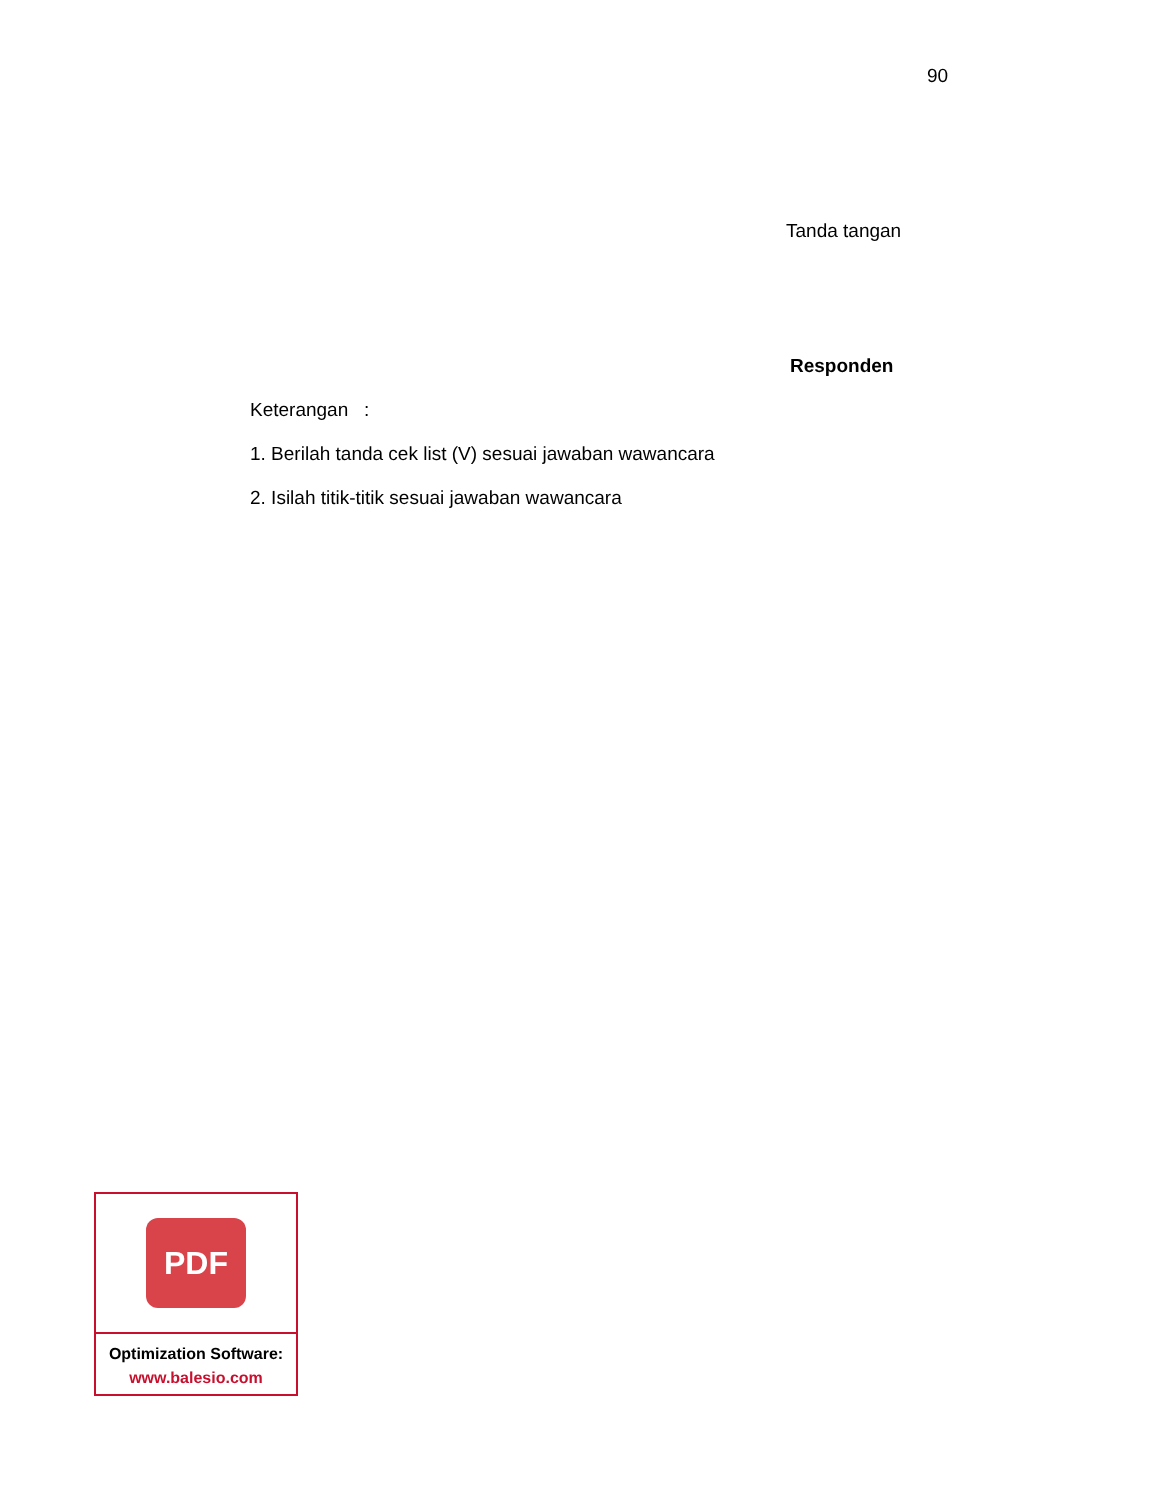90
Tanda tangan
Responden
Keterangan :
1. Berilah tanda cek list (V) sesuai jawaban wawancara
2. Isilah titik-titik sesuai jawaban wawancara
PDF
Optimization Software:
www.balesio.com